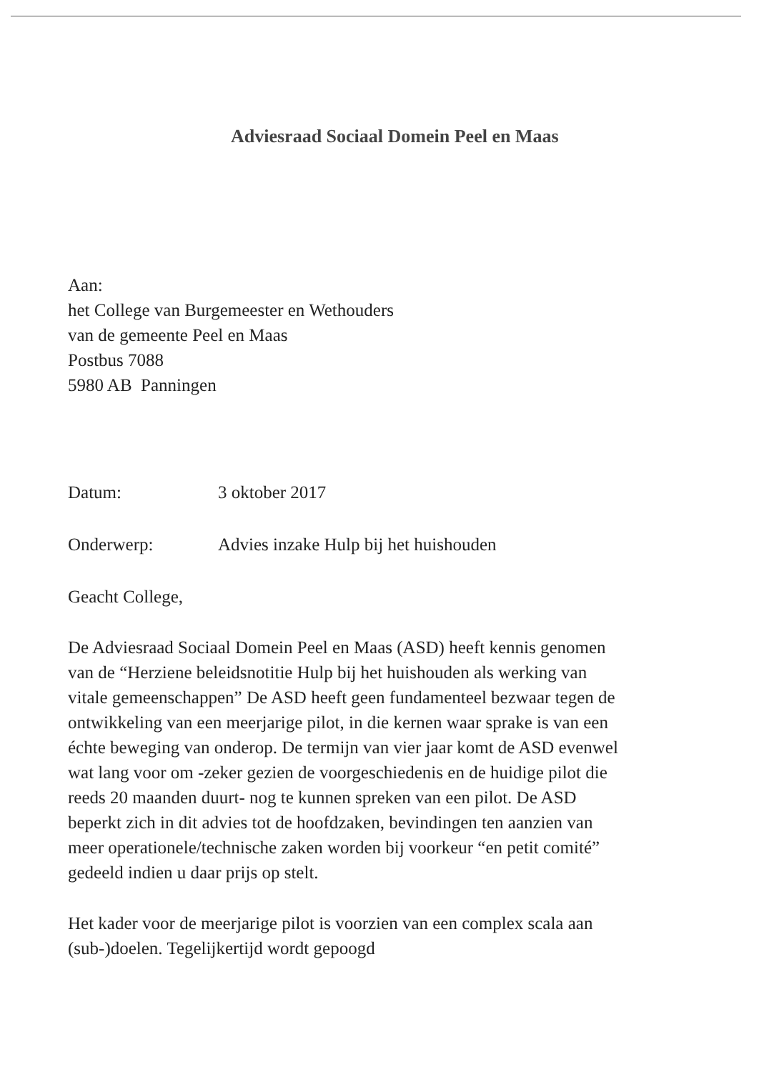Adviesraad Sociaal Domein Peel en Maas
Aan:
het College van Burgemeester en Wethouders
van de gemeente Peel en Maas
Postbus 7088
5980 AB Panningen
Datum: 3 oktober 2017
Onderwerp: Advies inzake Hulp bij het huishouden
Geacht College,
De Adviesraad Sociaal Domein Peel en Maas (ASD) heeft kennis genomen van de “Herziene beleidsnotitie Hulp bij het huishouden als werking van vitale gemeenschappen” De ASD heeft geen fundamenteel bezwaar tegen de ontwikkeling van een meerjarige pilot, in die kernen waar sprake is van een échte beweging van onderop. De termijn van vier jaar komt de ASD evenwel wat lang voor om -zeker gezien de voorgeschiedenis en de huidige pilot die reeds 20 maanden duurt- nog te kunnen spreken van een pilot. De ASD beperkt zich in dit advies tot de hoofdzaken, bevindingen ten aanzien van meer operationele/technische zaken worden bij voorkeur “en petit comité” gedeeld indien u daar prijs op stelt.
Het kader voor de meerjarige pilot is voorzien van een complex scala aan (sub-)doelen. Tegelijkertijd wordt gepoogd